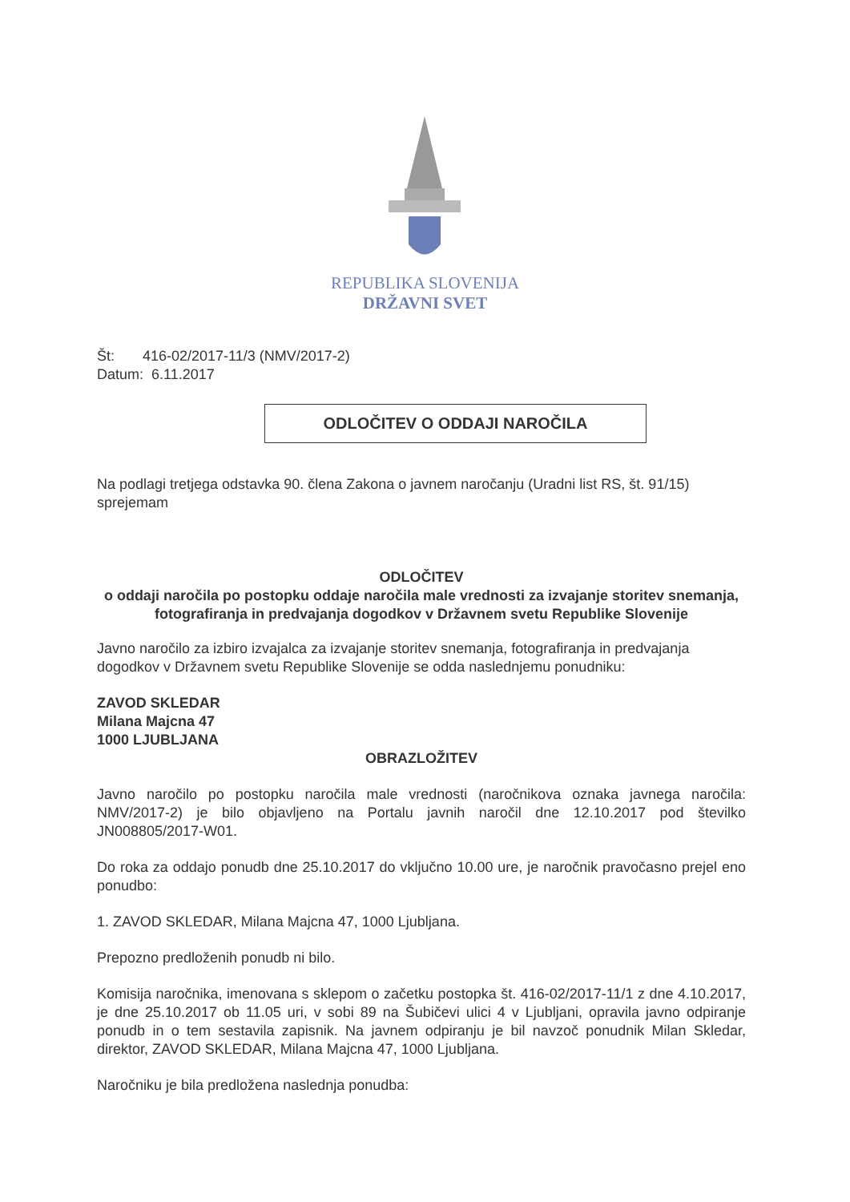REPUBLIKA SLOVENIJA
DRŽAVNI SVET
Št: 416-02/2017-11/3 (NMV/2017-2)
Datum: 6.11.2017
ODLOČITEV O ODDAJI NAROČILA
Na podlagi tretjega odstavka 90. člena Zakona o javnem naročanju (Uradni list RS, št. 91/15) sprejemam
ODLOČITEV
o oddaji naročila po postopku oddaje naročila male vrednosti za izvajanje storitev snemanja, fotografiranja in predvajanja dogodkov v Državnem svetu Republike Slovenije
Javno naročilo za izbiro izvajalca za izvajanje storitev snemanja, fotografiranja in predvajanja dogodkov v Državnem svetu Republike Slovenije se odda naslednjemu ponudniku:
ZAVOD SKLEDAR
Milana Majcna 47
1000 LJUBLJANA
OBRAZLOŽITEV
Javno naročilo po postopku naročila male vrednosti (naročnikova oznaka javnega naročila: NMV/2017-2) je bilo objavljeno na Portalu javnih naročil dne 12.10.2017 pod številko JN008805/2017-W01.
Do roka za oddajo ponudb dne 25.10.2017 do vključno 10.00 ure, je naročnik pravočasno prejel eno ponudbo:
1. ZAVOD SKLEDAR, Milana Majcna 47, 1000 Ljubljana.
Prepozno predloženih ponudb ni bilo.
Komisija naročnika, imenovana s sklepom o začetku postopka št. 416-02/2017-11/1 z dne 4.10.2017, je dne 25.10.2017 ob 11.05 uri, v sobi 89 na Šubičevi ulici 4 v Ljubljani, opravila javno odpiranje ponudb in o tem sestavila zapisnik. Na javnem odpiranju je bil navzoč ponudnik Milan Skledar, direktor, ZAVOD SKLEDAR, Milana Majcna 47, 1000 Ljubljana.
Naročniku je bila predložena naslednja ponudba: